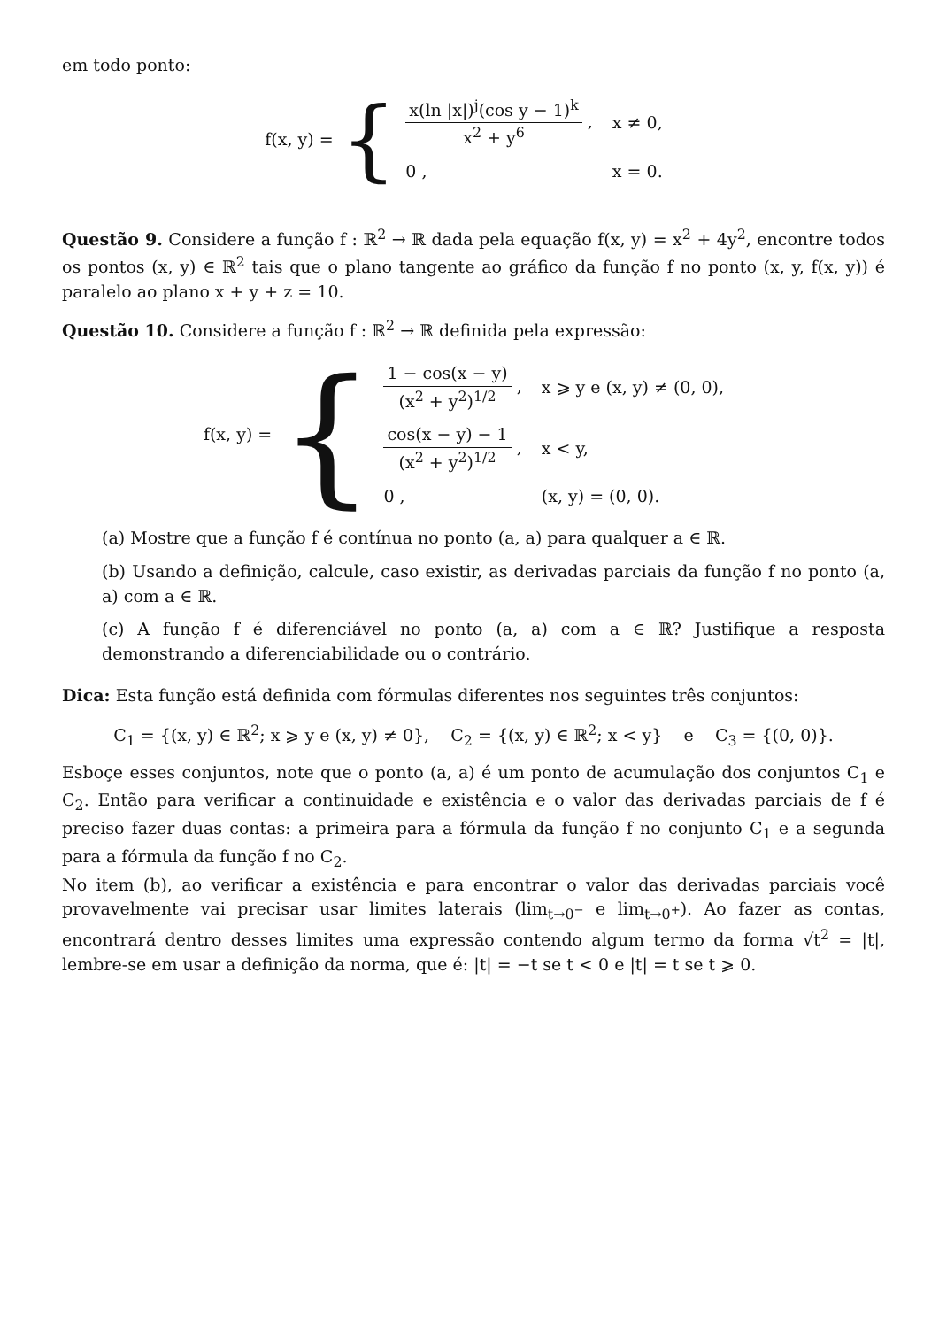em todo ponto:
f(x, y) = {
| x(ln /x/)<sup>j</sup>(cos y − 1)<sup>k</sup> x<sup>2</sup> + y<sup>6</sup> , | x ≠ 0, |
| 0 , | x = 0. |
Questão 9. Considere a função f : ℝ<sup>2</sup> → ℝ dada pela equação f(x, y) = x<sup>2</sup> + 4y<sup>2</sup>, encontre todos os pontos (x, y) ∈ ℝ<sup>2</sup> tais que o plano tangente ao gráfico da função f no ponto (x, y, f(x, y)) é paralelo ao plano x + y + z = 10.
Questão 10. Considere a função f : ℝ<sup>2</sup> → ℝ definida pela expressão:
f(x, y) = {
| 1 − cos(x − y) (x<sup>2</sup> + y<sup>2</sup>)<sup>1/2</sup> , | x ⩾ y e (x, y) ≠ (0, 0), |
| cos(x − y) − 1 (x<sup>2</sup> + y<sup>2</sup>)<sup>1/2</sup> , | x < y, |
| 0 , | (x, y) = (0, 0). |
(a) Mostre que a função f é contínua no ponto (a, a) para qualquer a ∈ ℝ.
(b) Usando a definição, calcule, caso existir, as derivadas parciais da função f no ponto (a, a) com a ∈ ℝ.
(c) A função f é diferenciável no ponto (a, a) com a ∈ ℝ? Justifique a resposta demonstrando a diferenciabilidade ou o contrário.
Dica: Esta função está definida com fórmulas diferentes nos seguintes três conjuntos:
C<sub>1</sub> = {(x, y) ∈ ℝ<sup>2</sup>; x ⩾ y e (x, y) ≠ 0}, C<sub>2</sub> = {(x, y) ∈ ℝ<sup>2</sup>; x < y} e C<sub>3</sub> = {(0, 0)}.
Esboçe esses conjuntos, note que o ponto (a, a) é um ponto de acumulação dos conjuntos C<sub>1</sub> e C<sub>2</sub>. Então para verificar a continuidade e existência e o valor das derivadas parciais de f é preciso fazer duas contas: a primeira para a fórmula da função f no conjunto C<sub>1</sub> e a segunda para a fórmula da função f no C<sub>2</sub>.
No item (b), ao verificar a existência e para encontrar o valor das derivadas parciais você provavelmente vai precisar usar limites laterais (lim<sub>t→0<sup>−</sup></sub> e lim<sub>t→0<sup>+</sup></sub>). Ao fazer as contas, encontrará dentro desses limites uma expressão contendo algum termo da forma √t<sup>2</sup> = |t|, lembre-se em usar a definição da norma, que é: |t| = −t se t < 0 e |t| = t se t ⩾ 0.